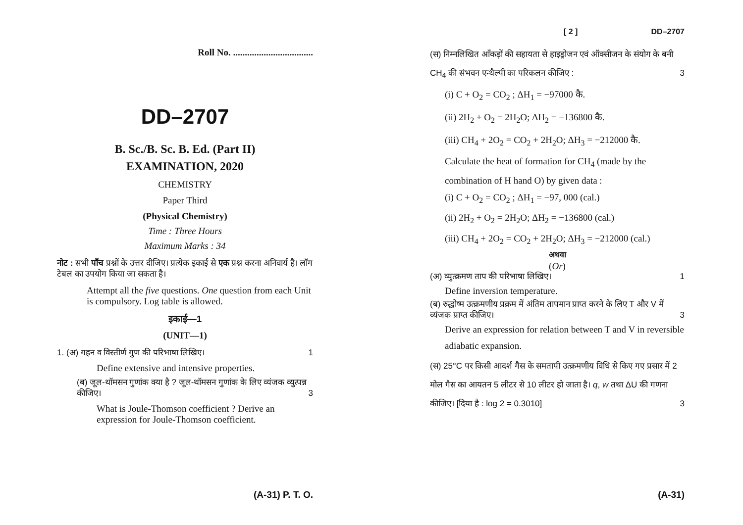Roll No. ..................................
DD–2707
B. Sc./B. Sc. B. Ed. (Part II)
EXAMINATION, 2020
CHEMISTRY
Paper Third
(Physical Chemistry)
Time : Three Hours
Maximum Marks : 34
नोट : सभी पाँच प्रश्नों के उत्तर दीजिए। प्रत्येक इकाई से एक प्रश्न करना अनिवार्य है। लॉग टेबल का उपयोग किया जा सकता है।
Attempt all the five questions. One question from each Unit is compulsory. Log table is allowed.
इकाई—1
(UNIT—1)
1. (अ) गहन व विस्तीर्ण गुण की परिभाषा लिखिए। 1
Define extensive and intensive properties.
(ब) जूल-थॉमसन गुणांक क्या है ? जूल-थॉमसन गुणांक के लिए व्यंजक व्युत्पन्न कीजिए। 3
What is Joule-Thomson coefficient ? Derive an expression for Joule-Thomson coefficient.
(A-31) P. T. O.
[ 2 ] DD–2707
(स) निम्नलिखित आँकड़ों की सहायता से हाइड्रोजन एवं ऑक्सीजन के संयोग के बनी CH<sub>4</sub> की संभवन एन्थैल्पी का परिकलन कीजिए : 3
(i) C + O<sub>2</sub> = CO<sub>2</sub> ; ΔH<sub>1</sub> = −97000 कै.
(ii) 2H<sub>2</sub> + O<sub>2</sub> = 2H<sub>2</sub>O; ΔH<sub>2</sub> = −136800 कै.
(iii) CH<sub>4</sub> + 2O<sub>2</sub> = CO<sub>2</sub> + 2H<sub>2</sub>O; ΔH<sub>3</sub> = −212000 कै.
Calculate the heat of formation for CH<sub>4</sub> (made by the combination of H hand O) by given data :
(i) C + O<sub>2</sub> = CO<sub>2</sub> ; ΔH<sub>1</sub> = −97, 000 (cal.)
(ii) 2H<sub>2</sub> + O<sub>2</sub> = 2H<sub>2</sub>O; ΔH<sub>2</sub> = −136800 (cal.)
(iii) CH<sub>4</sub> + 2O<sub>2</sub> = CO<sub>2</sub> + 2H<sub>2</sub>O; ΔH<sub>3</sub> = −212000 (cal.)
अथवा
(Or)
(अ) व्युत्क्रमण ताप की परिभाषा लिखिए। 1
Define inversion temperature.
(ब) रुद्धोष्म उत्क्रमणीय प्रक्रम में अंतिम तापमान प्राप्त करने के लिए T और V में व्यंजक प्राप्त कीजिए। 3
Derive an expression for relation between T and V in reversible adiabatic expansion.
(स) 25°C पर किसी आदर्श गैस के समतापी उत्क्रमणीय विधि से किए गए प्रसार में 2 मोल गैस का आयतन 5 लीटर से 10 लीटर हो जाता है। q, w तथा ΔU की गणना कीजिए। [दिया है : log 2 = 0.3010] 3
(A-31)